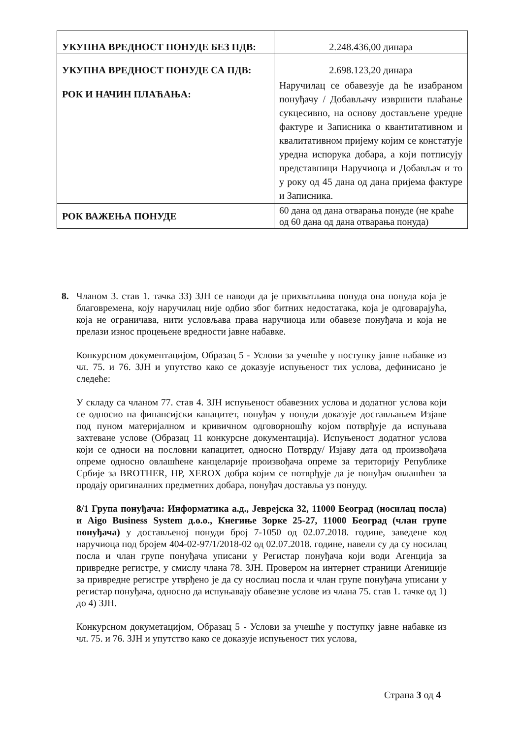| УКУПНА ВРЕДНОСТ ПОНУДЕ БЕЗ ПДВ: | 2.248.436,00 динара |
| УКУПНА ВРЕДНОСТ ПОНУДЕ СА ПДВ: | 2.698.123,20 динара |
| РОК И НАЧИН ПЛАЋАЊА: | Наручилац се обавезује да ће изабраном понуђачу / Добављачу извршити плаћање сукцесивно, на основу достављене уредне фактуре и Записника о квантитативном и квалитативном пријему којим се констатује уредна испорука добара, а који потписују представници Наручиоца и Добављач и то у року од 45 дана од дана пријема фактуре и Записника. |
| РОК ВАЖЕЊА ПОНУДЕ | 60 дана од дана отварања понуде (не краће од 60 дана од дана отварања понуда) |
8. Чланом 3. став 1. тачка 33) ЗЈН се наводи да је прихватљива понуда она понуда која је благовремена, коју наручилац није одбио због битних недостатака, која је одговарајућа, која не ограничава, нити условљава права наручиоца или обавезе понуђача и која не прелази износ процењене вредности јавне набавке.
Конкурсном документацијом, Образац 5 - Услови за учешће у поступку јавне набавке из чл. 75. и 76. ЗЈН и упутство како се доказује испуњеност тих услова, дефинисано је следеће:
У складу са чланом 77. став 4. ЗЈН испуњеност обавезних услова и додатног услова који се односио на финансијски капацитет, понуђач у понуди доказује достављањем Изјаве под пуном материјалном и кривичном одговорношћу којом потврђује да испуњава захтеване услове (Образац 11 конкурсне документација). Испуњеност додатног услова који се односи на пословни капацитет, односно Потврду/ Изјаву дата од произвођача опреме односно овлашћене канцеларије произвођача опреме за територију Републике Србије за BROTHER, HP, XEROX добра којим се потврђује да је понуђач овлашћен за продају оригиналних предметних добара, понуђач доставља уз понуду.
8/1 Група понуђача: Информатика а.д., Јеврејска 32, 11000 Београд (носилац посла) и Aigo Business System д.о.о., Кнегиње Зорке 25-27, 11000 Београд (члан групе понуђача) у достављеној понуди број 7-1050 од 02.07.2018. године, заведене код наручиоца под бројем 404-02-97/1/2018-02 од 02.07.2018. године, навели су да су носилац посла и члан групе понуђача уписани у Регистар понуђача који води Агенција за привредне регистре, у смислу члана 78. ЗЈН. Провером на интернет страници Агениције за привредне регистре утврђено је да су нослиац посла и члан групе понуђача уписани у регистар понуђача, односно да испуњавају обавезне услове из члана 75. став 1. тачке од 1) до 4) ЗЈН.
Конкурсном докуметацијом, Образац 5 - Услови за учешће у поступку јавне набавке из чл. 75. и 76. ЗЈН и упутство како се доказује испуњеност тих услова,
Страна 3 од 4